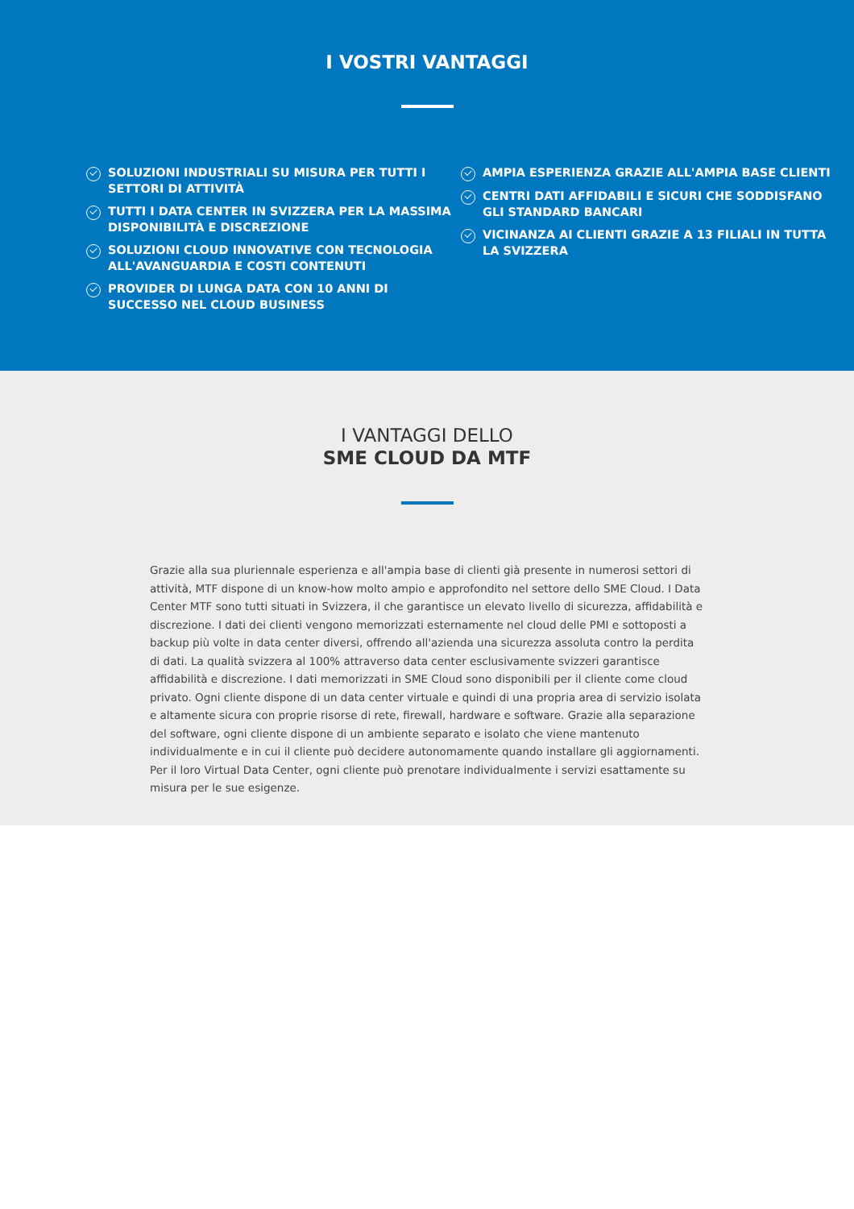I VOSTRI VANTAGGI
SOLUZIONI INDUSTRIALI SU MISURA PER TUTTI I SETTORI DI ATTIVITÀ
TUTTI I DATA CENTER IN SVIZZERA PER LA MASSIMA DISPONIBILITÀ E DISCREZIONE
SOLUZIONI CLOUD INNOVATIVE CON TECNOLOGIA ALL'AVANGUARDIA E COSTI CONTENUTI
PROVIDER DI LUNGA DATA CON 10 ANNI DI SUCCESSO NEL CLOUD BUSINESS
AMPIA ESPERIENZA GRAZIE ALL'AMPIA BASE CLIENTI
CENTRI DATI AFFIDABILI E SICURI CHE SODDISFANO GLI STANDARD BANCARI
VICINANZA AI CLIENTI GRAZIE A 13 FILIALI IN TUTTA LA SVIZZERA
I VANTAGGI DELLO
SME CLOUD DA MTF
Grazie alla sua pluriennale esperienza e all'ampia base di clienti già presente in numerosi settori di attività, MTF dispone di un know-how molto ampio e approfondito nel settore dello SME Cloud. I Data Center MTF sono tutti situati in Svizzera, il che garantisce un elevato livello di sicurezza, affidabilità e discrezione. I dati dei clienti vengono memorizzati esternamente nel cloud delle PMI e sottoposti a backup più volte in data center diversi, offrendo all'azienda una sicurezza assoluta contro la perdita di dati. La qualità svizzera al 100% attraverso data center esclusivamente svizzeri garantisce affidabilità e discrezione. I dati memorizzati in SME Cloud sono disponibili per il cliente come cloud privato. Ogni cliente dispone di un data center virtuale e quindi di una propria area di servizio isolata e altamente sicura con proprie risorse di rete, firewall, hardware e software. Grazie alla separazione del software, ogni cliente dispone di un ambiente separato e isolato che viene mantenuto individualmente e in cui il cliente può decidere autonomamente quando installare gli aggiornamenti. Per il loro Virtual Data Center, ogni cliente può prenotare individualmente i servizi esattamente su misura per le sue esigenze.